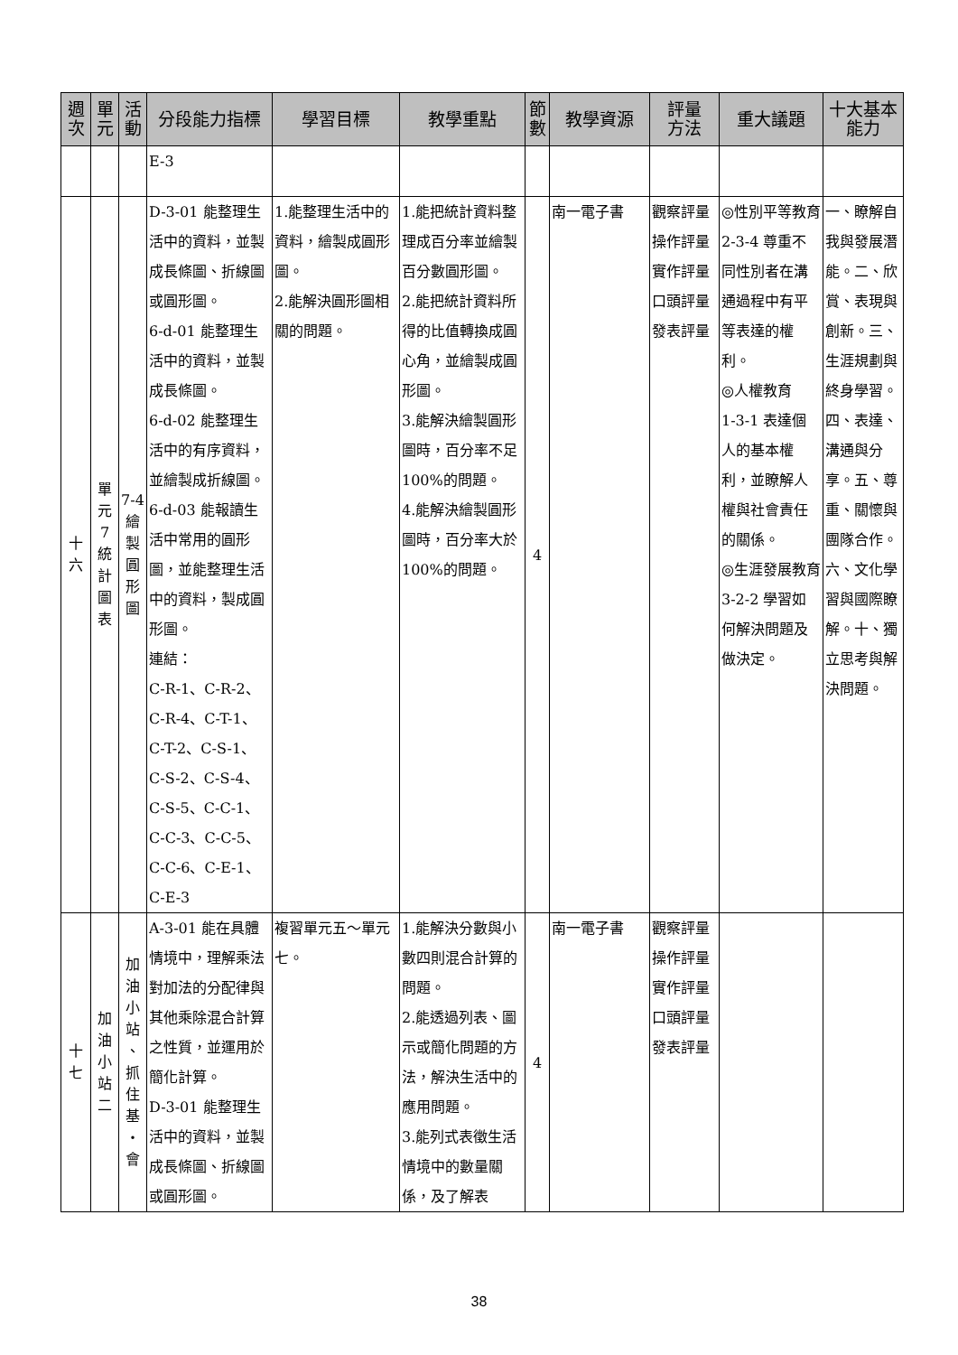| 週 次 | 單 元 | 活 動 | 分段能力指標 | 學習目標 | 教學重點 | 節 數 | 教學資源 | 評量 方法 | 重大議題 | 十大基本 能力 |
| --- | --- | --- | --- | --- | --- | --- | --- | --- | --- | --- |
| | | | E-3 | | | | | | | |
| 十 六 | 單 元 7 統 計 圖 表 | 7-4 繪 製 圓 形 圖 | D-3-01 能整理生活中的資料，並製成長條圖、折線圖或圓形圖。 6-d-01 能整理生活中的資料，並製成長條圖。 6-d-02 能整理生活中的有序資料，並繪製成折線圖。 6-d-03 能報讀生活中常用的圓形圖，並能整理生活中的資料，製成圓形圖。 連結： C-R-1、C-R-2、C-R-4、C-T-1、C-T-2、C-S-1、C-S-2、C-S-4、C-S-5、C-C-1、C-C-3、C-C-5、C-C-6、C-E-1、C-E-3 | 1.能整理生活中的資料，繪製成圓形圖。 2.能解決圓形圖相關的問題。 | 1.能把統計資料整理成百分率並繪製百分數圓形圖。 2.能把統計資料所得的比值轉換成圓心角，並繪製成圓形圖。 3.能解決繪製圓形圖時，百分率不足 100%的問題。 4.能解決繪製圓形圖時，百分率大於 100%的問題。 | 4 | 南一電子書 | 觀察評量 操作評量 實作評量 口頭評量 發表評量 | ◎性別平等教育 2-3-4 尊重不同性別者在溝通過程中有平等表達的權利。 ◎人權教育 1-3-1 表達個人的基本權利，並瞭解人權與社會責任的關係。 ◎生涯發展教育 3-2-2 學習如何解決問題及做決定。 | 一、瞭解自我與發展潛能。二、欣賞、表現與創新。三、生涯規劃與終身學習。四、表達、溝通與分享。五、尊重、關懷與團隊合作。六、文化學習與國際瞭解。十、獨立思考與解決問題。 |
| 十 七 | 加 油 小 站 二 | 加 油 小 站 、 抓 住 基 ・ 會 | A-3-01 能在具體情境中，理解乘法對加法的分配律與其他乘除混合計算之性質，並運用於簡化計算。 D-3-01 能整理生活中的資料，並製成長條圖、折線圖或圓形圖。 | 複習單元五～單元七。 | 1.能解決分數與小數四則混合計算的問題。 2.能透過列表、圖示或簡化問題的方法，解決生活中的應用問題。 3.能列式表徵生活情境中的數量關係，及了解表 | 4 | 南一電子書 | 觀察評量 操作評量 實作評量 口頭評量 發表評量 | | |
38